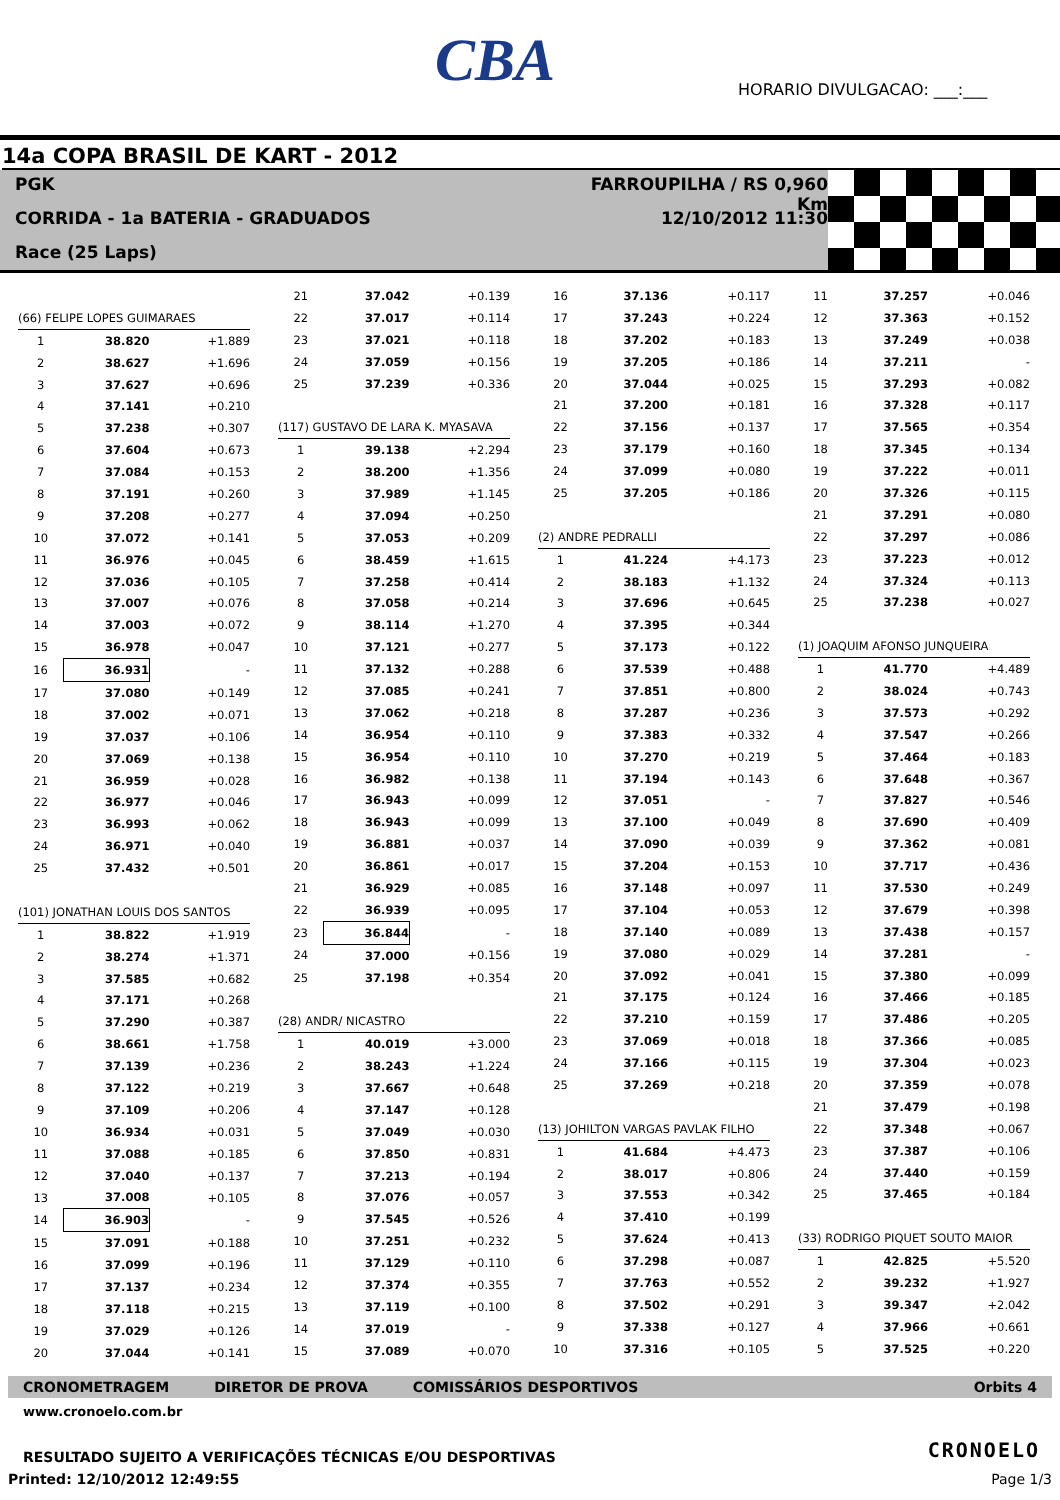CBA
HORARIO DIVULGACAO: ___:___
14a COPA BRASIL DE KART - 2012
PGK
CORRIDA - 1a BATERIA - GRADUADOS
Race (25 Laps)
FARROUPILHA / RS 0,960 Km
12/10/2012 11:30
| (66) FELIPE LOPES GUIMARAES | | |
| 1 | 38.820 | +1.889 |
| 2 | 38.627 | +1.696 |
| 3 | 37.627 | +0.696 |
| 4 | 37.141 | +0.210 |
| 5 | 37.238 | +0.307 |
| 6 | 37.604 | +0.673 |
| 7 | 37.084 | +0.153 |
| 8 | 37.191 | +0.260 |
| 9 | 37.208 | +0.277 |
| 10 | 37.072 | +0.141 |
| 11 | 36.976 | +0.045 |
| 12 | 37.036 | +0.105 |
| 13 | 37.007 | +0.076 |
| 14 | 37.003 | +0.072 |
| 15 | 36.978 | +0.047 |
| 16 | 36.931 | - |
| 17 | 37.080 | +0.149 |
| 18 | 37.002 | +0.071 |
| 19 | 37.037 | +0.106 |
| 20 | 37.069 | +0.138 |
| 21 | 36.959 | +0.028 |
| 22 | 36.977 | +0.046 |
| 23 | 36.993 | +0.062 |
| 24 | 36.971 | +0.040 |
| 25 | 37.432 | +0.501 |
| (101) JONATHAN LOUIS DOS SANTOS | | |
| 1 | 38.822 | +1.919 |
| 2 | 38.274 | +1.371 |
| 3 | 37.585 | +0.682 |
| 4 | 37.171 | +0.268 |
| 5 | 37.290 | +0.387 |
| 6 | 38.661 | +1.758 |
| 7 | 37.139 | +0.236 |
| 8 | 37.122 | +0.219 |
| 9 | 37.109 | +0.206 |
| 10 | 36.934 | +0.031 |
| 11 | 37.088 | +0.185 |
| 12 | 37.040 | +0.137 |
| 13 | 37.008 | +0.105 |
| 14 | 36.903 | - |
| 15 | 37.091 | +0.188 |
| 16 | 37.099 | +0.196 |
| 17 | 37.137 | +0.234 |
| 18 | 37.118 | +0.215 |
| 19 | 37.029 | +0.126 |
| 20 | 37.044 | +0.141 |
| 21 | 37.042 | +0.139 |
| 22 | 37.017 | +0.114 |
| 23 | 37.021 | +0.118 |
| 24 | 37.059 | +0.156 |
| 25 | 37.239 | +0.336 |
| (117) GUSTAVO DE LARA K. MYASAVA | | |
| 1 | 39.138 | +2.294 |
| 2 | 38.200 | +1.356 |
| 3 | 37.989 | +1.145 |
| 4 | 37.094 | +0.250 |
| 5 | 37.053 | +0.209 |
| 6 | 38.459 | +1.615 |
| 7 | 37.258 | +0.414 |
| 8 | 37.058 | +0.214 |
| 9 | 38.114 | +1.270 |
| 10 | 37.121 | +0.277 |
| 11 | 37.132 | +0.288 |
| 12 | 37.085 | +0.241 |
| 13 | 37.062 | +0.218 |
| 14 | 36.954 | +0.110 |
| 15 | 36.954 | +0.110 |
| 16 | 36.982 | +0.138 |
| 17 | 36.943 | +0.099 |
| 18 | 36.943 | +0.099 |
| 19 | 36.881 | +0.037 |
| 20 | 36.861 | +0.017 |
| 21 | 36.929 | +0.085 |
| 22 | 36.939 | +0.095 |
| 23 | 36.844 | - |
| 24 | 37.000 | +0.156 |
| 25 | 37.198 | +0.354 |
| (28) ANDR/ NICASTRO | | |
| 1 | 40.019 | +3.000 |
| 2 | 38.243 | +1.224 |
| 3 | 37.667 | +0.648 |
| 4 | 37.147 | +0.128 |
| 5 | 37.049 | +0.030 |
| 6 | 37.850 | +0.831 |
| 7 | 37.213 | +0.194 |
| 8 | 37.076 | +0.057 |
| 9 | 37.545 | +0.526 |
| 10 | 37.251 | +0.232 |
| 11 | 37.129 | +0.110 |
| 12 | 37.374 | +0.355 |
| 13 | 37.119 | +0.100 |
| 14 | 37.019 | - |
| 15 | 37.089 | +0.070 |
| 16 | 37.136 | +0.117 |
| 17 | 37.243 | +0.224 |
| 18 | 37.202 | +0.183 |
| 19 | 37.205 | +0.186 |
| 20 | 37.044 | +0.025 |
| 21 | 37.200 | +0.181 |
| 22 | 37.156 | +0.137 |
| 23 | 37.179 | +0.160 |
| 24 | 37.099 | +0.080 |
| 25 | 37.205 | +0.186 |
| (2) ANDRE PEDRALLI | | |
| 1 | 41.224 | +4.173 |
| 2 | 38.183 | +1.132 |
| 3 | 37.696 | +0.645 |
| 4 | 37.395 | +0.344 |
| 5 | 37.173 | +0.122 |
| 6 | 37.539 | +0.488 |
| 7 | 37.851 | +0.800 |
| 8 | 37.287 | +0.236 |
| 9 | 37.383 | +0.332 |
| 10 | 37.270 | +0.219 |
| 11 | 37.194 | +0.143 |
| 12 | 37.051 | - |
| 13 | 37.100 | +0.049 |
| 14 | 37.090 | +0.039 |
| 15 | 37.204 | +0.153 |
| 16 | 37.148 | +0.097 |
| 17 | 37.104 | +0.053 |
| 18 | 37.140 | +0.089 |
| 19 | 37.080 | +0.029 |
| 20 | 37.092 | +0.041 |
| 21 | 37.175 | +0.124 |
| 22 | 37.210 | +0.159 |
| 23 | 37.069 | +0.018 |
| 24 | 37.166 | +0.115 |
| 25 | 37.269 | +0.218 |
| (13) JOHILTON VARGAS PAVLAK FILHO | | |
| 1 | 41.684 | +4.473 |
| 2 | 38.017 | +0.806 |
| 3 | 37.553 | +0.342 |
| 4 | 37.410 | +0.199 |
| 5 | 37.624 | +0.413 |
| 6 | 37.298 | +0.087 |
| 7 | 37.763 | +0.552 |
| 8 | 37.502 | +0.291 |
| 9 | 37.338 | +0.127 |
| 10 | 37.316 | +0.105 |
| 11 | 37.257 | +0.046 |
| 12 | 37.363 | +0.152 |
| 13 | 37.249 | +0.038 |
| 14 | 37.211 | - |
| 15 | 37.293 | +0.082 |
| 16 | 37.328 | +0.117 |
| 17 | 37.565 | +0.354 |
| 18 | 37.345 | +0.134 |
| 19 | 37.222 | +0.011 |
| 20 | 37.326 | +0.115 |
| 21 | 37.291 | +0.080 |
| 22 | 37.297 | +0.086 |
| 23 | 37.223 | +0.012 |
| 24 | 37.324 | +0.113 |
| 25 | 37.238 | +0.027 |
| (1) JOAQUIM AFONSO JUNQUEIRA | | |
| 1 | 41.770 | +4.489 |
| 2 | 38.024 | +0.743 |
| 3 | 37.573 | +0.292 |
| 4 | 37.547 | +0.266 |
| 5 | 37.464 | +0.183 |
| 6 | 37.648 | +0.367 |
| 7 | 37.827 | +0.546 |
| 8 | 37.690 | +0.409 |
| 9 | 37.362 | +0.081 |
| 10 | 37.717 | +0.436 |
| 11 | 37.530 | +0.249 |
| 12 | 37.679 | +0.398 |
| 13 | 37.438 | +0.157 |
| 14 | 37.281 | - |
| 15 | 37.380 | +0.099 |
| 16 | 37.466 | +0.185 |
| 17 | 37.486 | +0.205 |
| 18 | 37.366 | +0.085 |
| 19 | 37.304 | +0.023 |
| 20 | 37.359 | +0.078 |
| 21 | 37.479 | +0.198 |
| 22 | 37.348 | +0.067 |
| 23 | 37.387 | +0.106 |
| 24 | 37.440 | +0.159 |
| 25 | 37.465 | +0.184 |
| (33) RODRIGO PIQUET SOUTO MAIOR | | |
| 1 | 42.825 | +5.520 |
| 2 | 39.232 | +1.927 |
| 3 | 39.347 | +2.042 |
| 4 | 37.966 | +0.661 |
| 5 | 37.525 | +0.220 |
CRONOMETRAGEM DIRETOR DE PROVA COMISSÁRIOS DESPORTIVOS Orbits 4
www.cronoelo.com.br
CRONOELO
RESULTADO SUJEITO A VERIFICAÇÕES TÉCNICAS E/OU DESPORTIVAS
Printed: 12/10/2012 12:49:55 Page 1/3